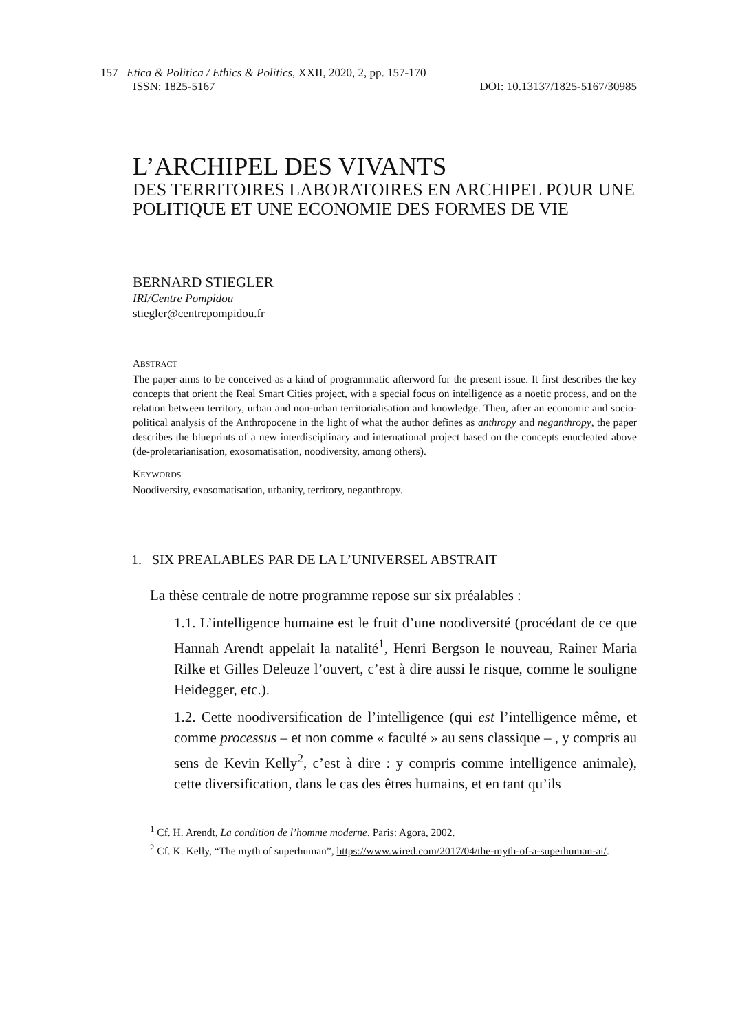157 Etica & Politica / Ethics & Politics, XXII, 2020, 2, pp. 157-170
ISSN: 1825-5167 DOI: 10.13137/1825-5167/30985
L’ARCHIPEL DES VIVANTS
DES TERRITOIRES LABORATOIRES EN ARCHIPEL POUR UNE POLITIQUE ET UNE ECONOMIE DES FORMES DE VIE
BERNARD STIEGLER
IRI/Centre Pompidou
stiegler@centrepompidou.fr
ABSTRACT
The paper aims to be conceived as a kind of programmatic afterword for the present issue. It first describes the key concepts that orient the Real Smart Cities project, with a special focus on intelligence as a noetic process, and on the relation between territory, urban and non-urban territorialisation and knowledge. Then, after an economic and socio-political analysis of the Anthropocene in the light of what the author defines as anthropy and neganthropy, the paper describes the blueprints of a new interdisciplinary and international project based on the concepts enucleated above (de-proletarianisation, exosomatisation, noodiversity, among others).
KEYWORDS
Noodiversity, exosomatisation, urbanity, territory, neganthropy.
1. SIX PREALABLES PAR DE LA L’UNIVERSEL ABSTRAIT
La thèse centrale de notre programme repose sur six préalables :
1.1. L’intelligence humaine est le fruit d’une noodiversité (procédant de ce que Hannah Arendt appelait la natalité<sup>1</sup>, Henri Bergson le nouveau, Rainer Maria Rilke et Gilles Deleuze l’ouvert, c’est à dire aussi le risque, comme le souligne Heidegger, etc.).
1.2. Cette noodiversification de l’intelligence (qui est l’intelligence même, et comme processus – et non comme « faculté » au sens classique – , y compris au sens de Kevin Kelly<sup>2</sup>, c’est à dire : y compris comme intelligence animale), cette diversification, dans le cas des êtres humains, et en tant qu’ils
<sup>1</sup> Cf. H. Arendt, La condition de l’homme moderne. Paris: Agora, 2002.
<sup>2</sup> Cf. K. Kelly, “The myth of superhuman”, https://www.wired.com/2017/04/the-myth-of-a-superhuman-ai/.